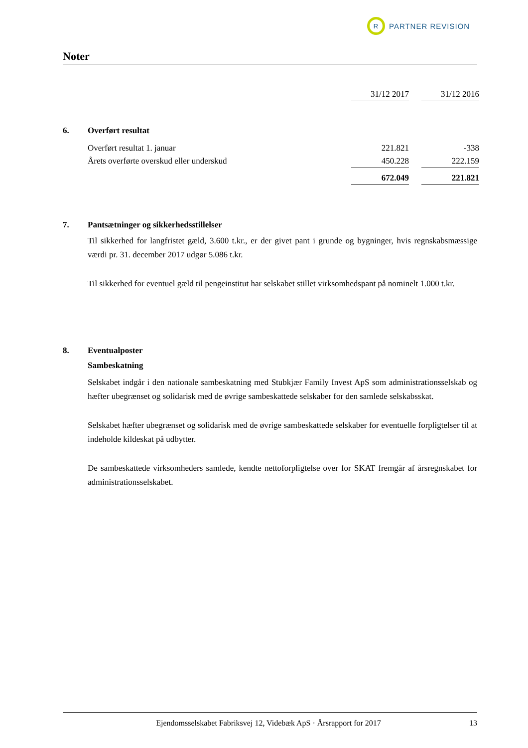R
PARTNER REVISION
Noter
| | | 31/12 2017 | | 31/12 2016 |
| 6. | Overført resultat | | | |
| | Overført resultat 1. januar | 221.821 | | -338 |
| | Årets overførte overskud eller underskud | 450.228 | | 222.159 |
| | | 672.049 | | 221.821 |
7. Pantsætninger og sikkerhedsstillelser
Til sikkerhed for langfristet gæld, 3.600 t.kr., er der givet pant i grunde og bygninger, hvis regnskabsmæssige værdi pr. 31. december 2017 udgør 5.086 t.kr.
Til sikkerhed for eventuel gæld til pengeinstitut har selskabet stillet virksomhedspant på nominelt 1.000 t.kr.
8. Eventualposter
Sambeskatning
Selskabet indgår i den nationale sambeskatning med Stubkjær Family Invest ApS som administrationsselskab og hæfter ubegrænset og solidarisk med de øvrige sambeskattede selskaber for den samlede selskabsskat.
Selskabet hæfter ubegrænset og solidarisk med de øvrige sambeskattede selskaber for eventuelle forpligtelser til at indeholde kildeskat på udbytter.
De sambeskattede virksomheders samlede, kendte nettoforpligtelse over for SKAT fremgår af årsregnskabet for administrationsselskabet.
Ejendomsselskabet Fabriksvej 12, Videbæk ApS · Årsrapport for 2017 13